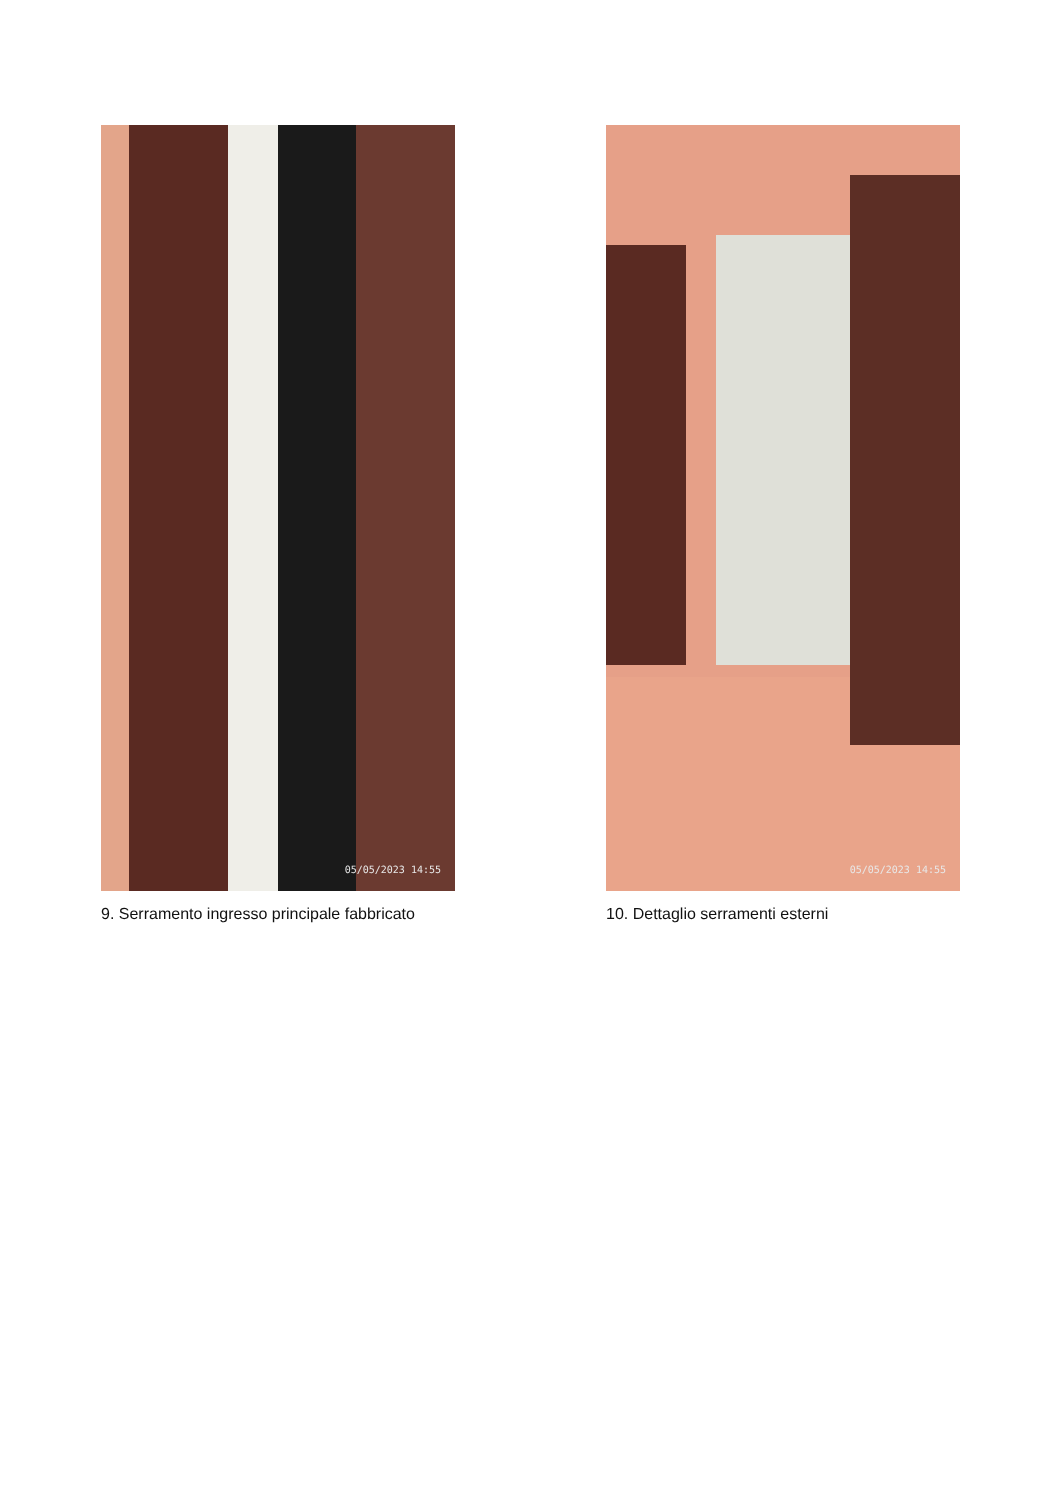05/05/2023 14:55
9. Serramento ingresso principale fabbricato
05/05/2023 14:55
10. Dettaglio serramenti esterni